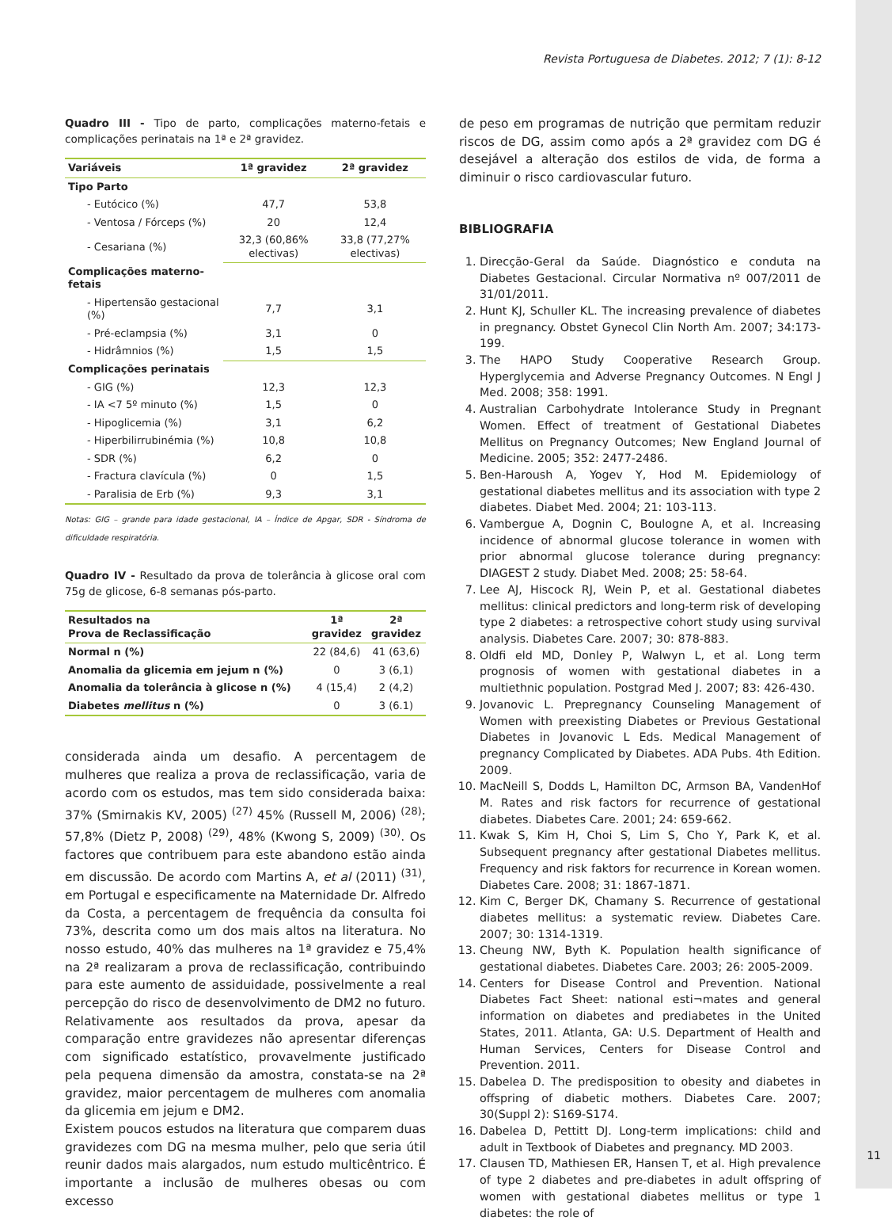Revista Portuguesa de Diabetes. 2012; 7 (1): 8-12
Quadro III - Tipo de parto, complicações materno-fetais e complicações perinatais na 1ª e 2ª gravidez.
| Variáveis | 1ª gravidez | 2ª gravidez |
| --- | --- | --- |
| Tipo Parto | | |
| - Eutócico (%) | 47,7 | 53,8 |
| - Ventosa / Fórceps (%) | 20 | 12,4 |
| - Cesariana (%) | 32,3 (60,86% electivas) | 33,8 (77,27% electivas) |
| Complicações materno-fetais | | |
| - Hipertensão gestacional (%) | 7,7 | 3,1 |
| - Pré-eclampsia (%) | 3,1 | 0 |
| - Hidrâmnios (%) | 1,5 | 1,5 |
| Complicações perinatais | | |
| - GIG (%) | 12,3 | 12,3 |
| - IA <7 5º minuto (%) | 1,5 | 0 |
| - Hipoglicemia (%) | 3,1 | 6,2 |
| - Hiperbilirrubinémia (%) | 10,8 | 10,8 |
| - SDR (%) | 6,2 | 0 |
| - Fractura clavícula (%) | 0 | 1,5 |
| - Paralisia de Erb (%) | 9,3 | 3,1 |
Notas: GIG – grande para idade gestacional, IA – Índice de Apgar, SDR - Síndroma de dificuldade respiratória.
Quadro IV - Resultado da prova de tolerância à glicose oral com 75g de glicose, 6-8 semanas pós-parto.
| Resultados na Prova de Reclassificação | 1ª gravidez | 2ª gravidez |
| --- | --- | --- |
| Normal n (%) | 22 (84,6) | 41 (63,6) |
| Anomalia da glicemia em jejum n (%) | 0 | 3 (6,1) |
| Anomalia da tolerância à glicose n (%) | 4 (15,4) | 2 (4,2) |
| Diabetes mellitus n (%) | 0 | 3 (6.1) |
considerada ainda um desafio. A percentagem de mulheres que realiza a prova de reclassificação, varia de acordo com os estudos, mas tem sido considerada baixa: 37% (Smirnakis KV, 2005) <sup>(27)</sup> 45% (Russell M, 2006) <sup>(28)</sup>; 57,8% (Dietz P, 2008) <sup>(29)</sup>, 48% (Kwong S, 2009) <sup>(30)</sup>. Os factores que contribuem para este abandono estão ainda em discussão. De acordo com Martins A, et al (2011) <sup>(31)</sup>, em Portugal e especificamente na Maternidade Dr. Alfredo da Costa, a percentagem de frequência da consulta foi 73%, descrita como um dos mais altos na literatura. No nosso estudo, 40% das mulheres na 1ª gravidez e 75,4% na 2ª realizaram a prova de reclassificação, contribuindo para este aumento de assiduidade, possivelmente a real percepção do risco de desenvolvimento de DM2 no futuro. Relativamente aos resultados da prova, apesar da comparação entre gravidezes não apresentar diferenças com significado estatístico, provavelmente justificado pela pequena dimensão da amostra, constata-se na 2ª gravidez, maior percentagem de mulheres com anomalia da glicemia em jejum e DM2.
Existem poucos estudos na literatura que comparem duas gravidezes com DG na mesma mulher, pelo que seria útil reunir dados mais alargados, num estudo multicêntrico. É importante a inclusão de mulheres obesas ou com excesso
de peso em programas de nutrição que permitam reduzir riscos de DG, assim como após a 2ª gravidez com DG é desejável a alteração dos estilos de vida, de forma a diminuir o risco cardiovascular futuro.
BIBLIOGRAFIA
1. Direcção-Geral da Saúde. Diagnóstico e conduta na Diabetes Gestacional. Circular Normativa nº 007/2011 de 31/01/2011.
2. Hunt KJ, Schuller KL. The increasing prevalence of diabetes in pregnancy. Obstet Gynecol Clin North Am. 2007; 34:173-199.
3. The HAPO Study Cooperative Research Group. Hyperglycemia and Adverse Pregnancy Outcomes. N Engl J Med. 2008; 358: 1991.
4. Australian Carbohydrate Intolerance Study in Pregnant Women. Effect of treatment of Gestational Diabetes Mellitus on Pregnancy Outcomes; New England Journal of Medicine. 2005; 352: 2477-2486.
5. Ben-Haroush A, Yogev Y, Hod M. Epidemiology of gestational diabetes mellitus and its association with type 2 diabetes. Diabet Med. 2004; 21: 103-113.
6. Vambergue A, Dognin C, Boulogne A, et al. Increasing incidence of abnormal glucose tolerance in women with prior abnormal glucose tolerance during pregnancy: DIAGEST 2 study. Diabet Med. 2008; 25: 58-64.
7. Lee AJ, Hiscock RJ, Wein P, et al. Gestational diabetes mellitus: clinical predictors and long-term risk of developing type 2 diabetes: a retrospective cohort study using survival analysis. Diabetes Care. 2007; 30: 878-883.
8. Oldfi eld MD, Donley P, Walwyn L, et al. Long term prognosis of women with gestational diabetes in a multiethnic population. Postgrad Med J. 2007; 83: 426-430.
9. Jovanovic L. Prepregnancy Counseling Management of Women with preexisting Diabetes or Previous Gestational Diabetes in Jovanovic L Eds. Medical Management of pregnancy Complicated by Diabetes. ADA Pubs. 4th Edition. 2009.
10. MacNeill S, Dodds L, Hamilton DC, Armson BA, VandenHof M. Rates and risk factors for recurrence of gestational diabetes. Diabetes Care. 2001; 24: 659-662.
11. Kwak S, Kim H, Choi S, Lim S, Cho Y, Park K, et al. Subsequent pregnancy after gestational Diabetes mellitus. Frequency and risk faktors for recurrence in Korean women. Diabetes Care. 2008; 31: 1867-1871.
12. Kim C, Berger DK, Chamany S. Recurrence of gestational diabetes mellitus: a systematic review. Diabetes Care. 2007; 30: 1314-1319.
13. Cheung NW, Byth K. Population health significance of gestational diabetes. Diabetes Care. 2003; 26: 2005-2009.
14. Centers for Disease Control and Prevention. National Diabetes Fact Sheet: national esti¬mates and general information on diabetes and prediabetes in the United States, 2011. Atlanta, GA: U.S. Department of Health and Human Services, Centers for Disease Control and Prevention. 2011.
15. Dabelea D. The predisposition to obesity and diabetes in offspring of diabetic mothers. Diabetes Care. 2007; 30(Suppl 2): S169-S174.
16. Dabelea D, Pettitt DJ. Long-term implications: child and adult in Textbook of Diabetes and pregnancy. MD 2003.
17. Clausen TD, Mathiesen ER, Hansen T, et al. High prevalence of type 2 diabetes and pre-diabetes in adult offspring of women with gestational diabetes mellitus or type 1 diabetes: the role of
11